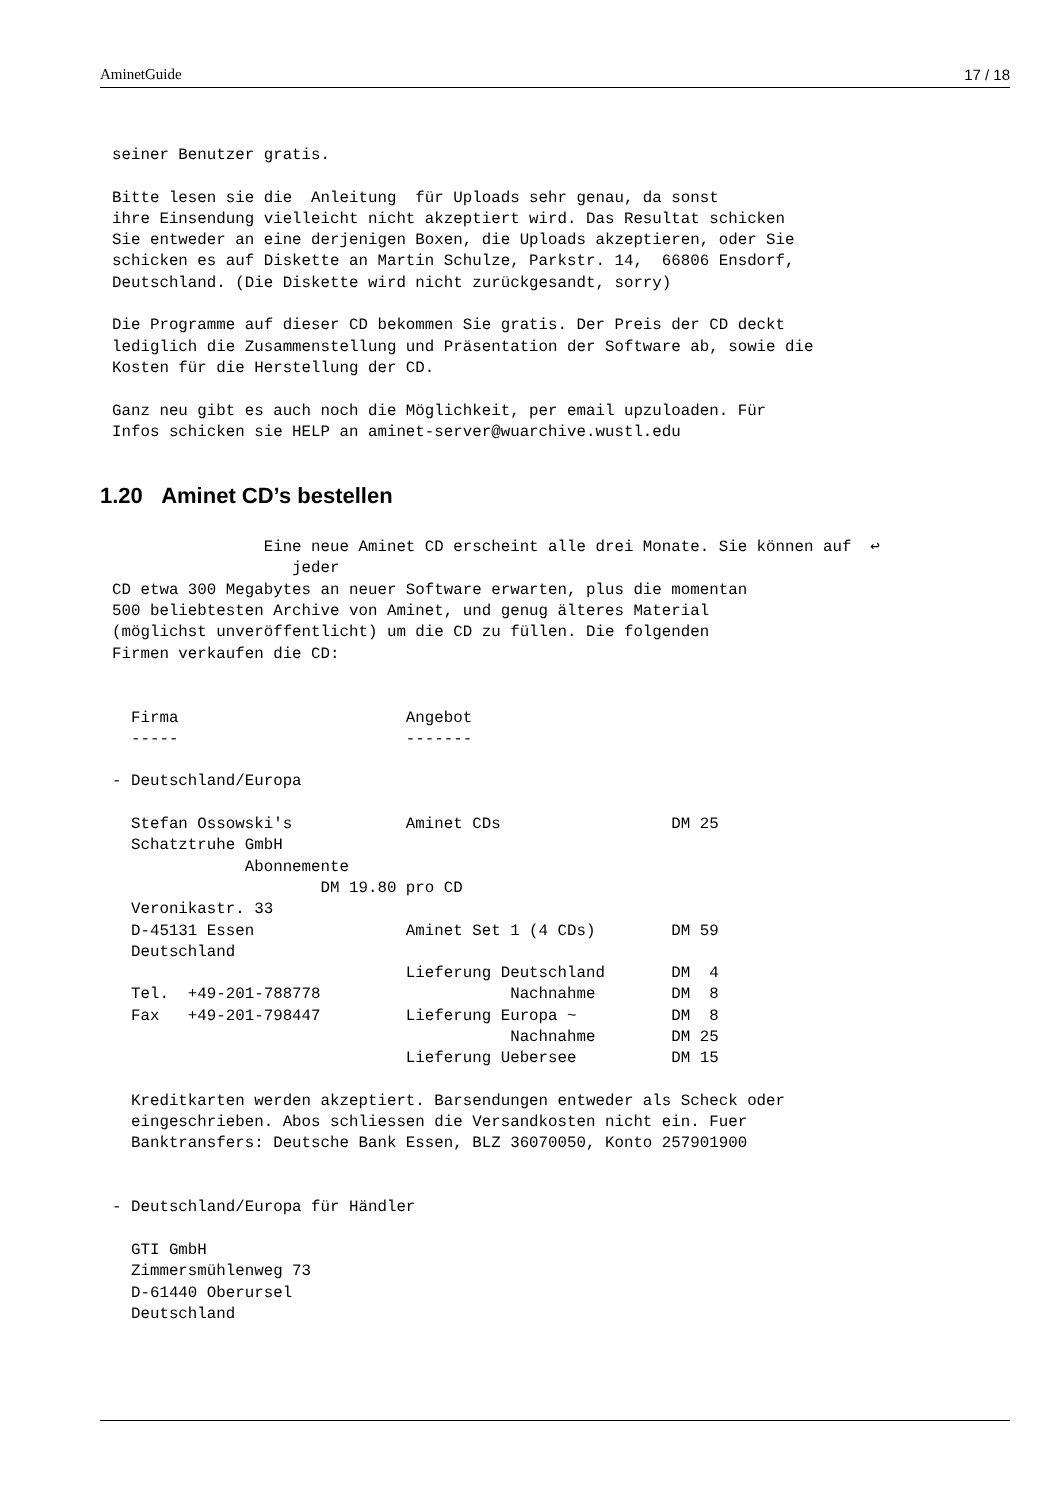AminetGuide 17 / 18
seiner Benutzer gratis.

Bitte lesen sie die  Anleitung  für Uploads sehr genau, da sonst
ihre Einsendung vielleicht nicht akzeptiert wird. Das Resultat schicken
Sie entweder an eine derjenigen Boxen, die Uploads akzeptieren, oder Sie
schicken es auf Diskette an Martin Schulze, Parkstr. 14,  66806 Ensdorf,
Deutschland. (Die Diskette wird nicht zurückgesandt, sorry)

Die Programme auf dieser CD bekommen Sie gratis. Der Preis der CD deckt
lediglich die Zusammenstellung und Präsentation der Software ab, sowie die
Kosten für die Herstellung der CD.

Ganz neu gibt es auch noch die Möglichkeit, per email upzuloaden. Für
Infos schicken sie HELP an aminet-server@wuarchive.wustl.edu
1.20 Aminet CD’s bestellen
                Eine neue Aminet CD erscheint alle drei Monate. Sie können auf  ↩
                   jeder
CD etwa 300 Megabytes an neuer Software erwarten, plus die momentan
500 beliebtesten Archive von Aminet, und genug älteres Material
(möglichst unveröffentlicht) um die CD zu füllen. Die folgenden
Firmen verkaufen die CD:


  Firma                        Angebot
  -----                        -------

- Deutschland/Europa

  Stefan Ossowski's            Aminet CDs                  DM 25
  Schatztruhe GmbH
              Abonnemente
                      DM 19.80 pro CD
  Veronikastr. 33
  D-45131 Essen                Aminet Set 1 (4 CDs)        DM 59
  Deutschland
                               Lieferung Deutschland       DM  4
  Tel.  +49-201-788778                    Nachnahme        DM  8
  Fax   +49-201-798447         Lieferung Europa ~          DM  8
                                          Nachnahme        DM 25
                               Lieferung Uebersee          DM 15

  Kreditkarten werden akzeptiert. Barsendungen entweder als Scheck oder
  eingeschrieben. Abos schliessen die Versandkosten nicht ein. Fuer
  Banktransfers: Deutsche Bank Essen, BLZ 36070050, Konto 257901900


- Deutschland/Europa für Händler

  GTI GmbH
  Zimmersmühlenweg 73
  D-61440 Oberursel
  Deutschland